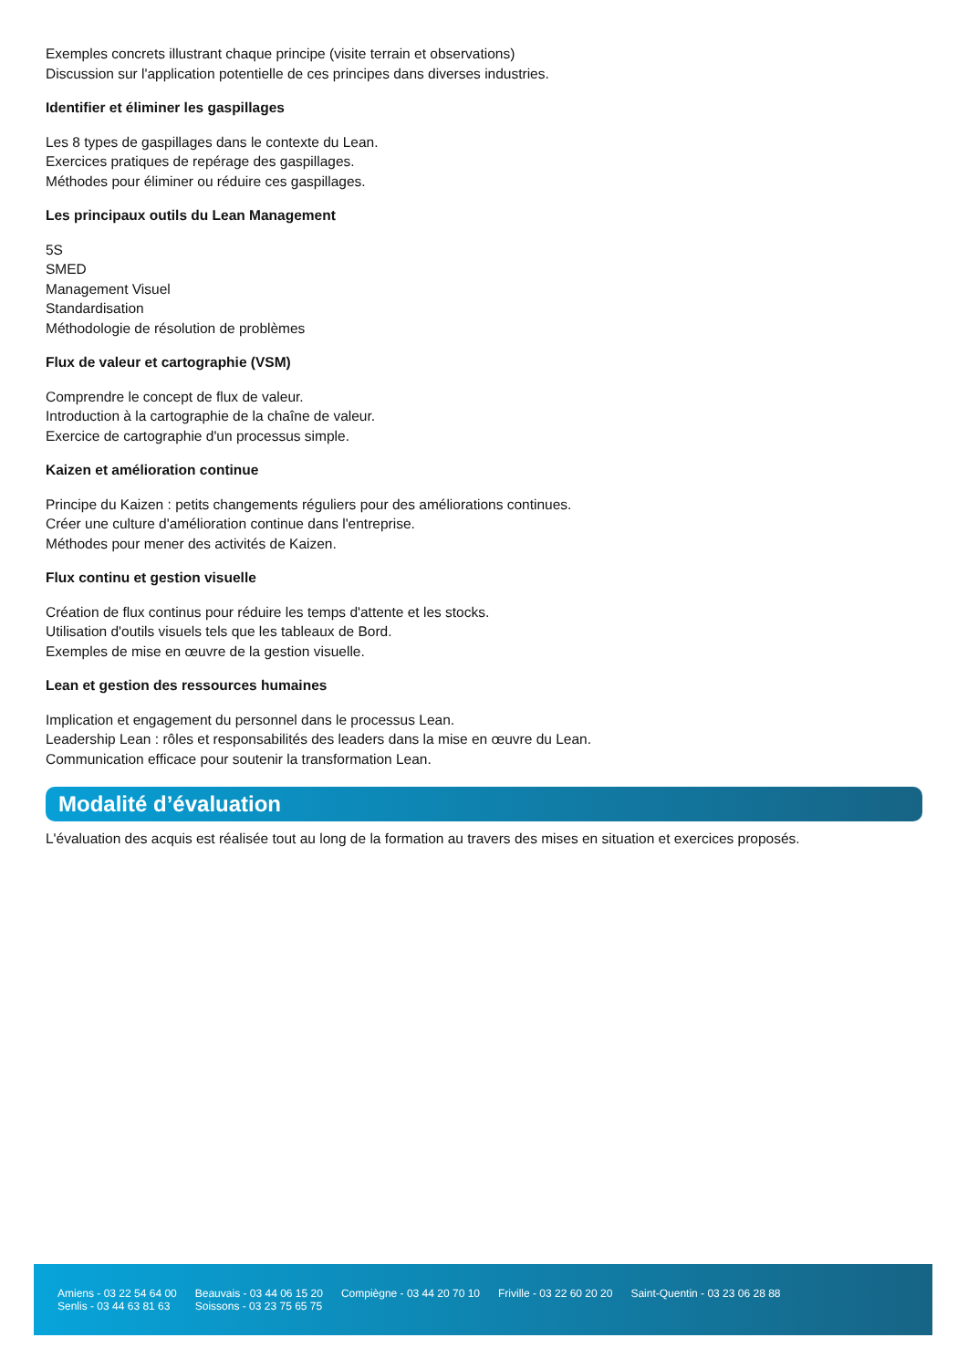Exemples concrets illustrant chaque principe (visite terrain et observations)
Discussion sur l'application potentielle de ces principes dans diverses industries.
Identifier et éliminer les gaspillages
Les 8 types de gaspillages dans le contexte du Lean.
Exercices pratiques de repérage des gaspillages.
Méthodes pour éliminer ou réduire ces gaspillages.
Les principaux outils du Lean Management
5S
SMED
Management Visuel
Standardisation
Méthodologie de résolution de problèmes
Flux de valeur et cartographie (VSM)
Comprendre le concept de flux de valeur.
Introduction à la cartographie de la chaîne de valeur.
Exercice de cartographie d'un processus simple.
Kaizen et amélioration continue
Principe du Kaizen : petits changements réguliers pour des améliorations continues.
Créer une culture d'amélioration continue dans l'entreprise.
Méthodes pour mener des activités de Kaizen.
Flux continu et gestion visuelle
Création de flux continus pour réduire les temps d'attente et les stocks.
Utilisation d'outils visuels tels que les tableaux de Bord.
Exemples de mise en œuvre de la gestion visuelle.
Lean et gestion des ressources humaines
Implication et engagement du personnel dans le processus Lean.
Leadership Lean : rôles et responsabilités des leaders dans la mise en œuvre du Lean.
Communication efficace pour soutenir la transformation Lean.
Modalité d’évaluation
L'évaluation des acquis est réalisée tout au long de la formation au travers des mises en situation et exercices proposés.
Amiens - 03 22 54 64 00
Senlis - 03 44 63 81 63
Beauvais - 03 44 06 15 20
Soissons - 03 23 75 65 75
Compiègne - 03 44 20 70 10 Friville - 03 22 60 20 20 Saint-Quentin - 03 23 06 28 88